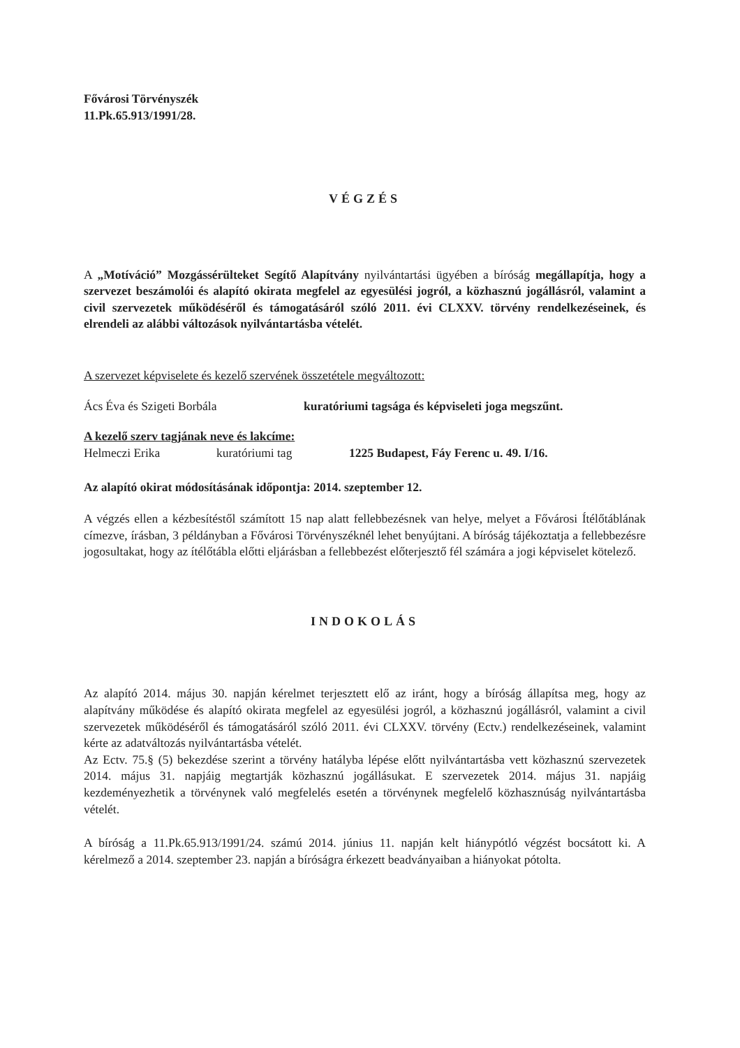Fővárosi Törvényszék
11.Pk.65.913/1991/28.
VÉGZÉS
A „Motíváció” Mozgássérülteket Segítő Alapítvány nyilvántartási ügyében a bíróság megállapítja, hogy a szervezet beszámolói és alapító okirata megfelel az egyesülési jogról, a közhasznú jogállásról, valamint a civil szervezetek működéséről és támogatásáról szóló 2011. évi CLXXV. törvény rendelkezéseinek, és elrendeli az alábbi változások nyilvántartásba vételét.
A szervezet képviselete és kezelő szervének összetétele megváltozott:
Ács Éva és Szigeti Borbála kuratóriumi tagsága és képviseleti joga megszűnt.
A kezelő szerv tagjának neve és lakcíme:
Helmeczi Erika kuratóriumi tag 1225 Budapest, Fáy Ferenc u. 49. I/16.
Az alapító okirat módosításának időpontja: 2014. szeptember 12.
A végzés ellen a kézbesítéstől számított 15 nap alatt fellebbezésnek van helye, melyet a Fővárosi Ítélőtáblának címezve, írásban, 3 példányban a Fővárosi Törvényszéknél lehet benyújtani. A bíróság tájékoztatja a fellebbezésre jogosultakat, hogy az ítélőtábla előtti eljárásban a fellebbezést előterjesztő fél számára a jogi képviselet kötelező.
INDOKOLÁS
Az alapító 2014. május 30. napján kérelmet terjesztett elő az iránt, hogy a bíróság állapítsa meg, hogy az alapítvány működése és alapító okirata megfelel az egyesülési jogról, a közhasznú jogállásról, valamint a civil szervezetek működéséről és támogatásáról szóló 2011. évi CLXXV. törvény (Ectv.) rendelkezéseinek, valamint kérte az adatváltozás nyilvántartásba vételét.
Az Ectv. 75.§ (5) bekezdése szerint a törvény hatályba lépése előtt nyilvántartásba vett közhasznú szervezetek 2014. május 31. napjáig megtartják közhasznú jogállásukat. E szervezetek 2014. május 31. napjáig kezdeményezhetik a törvénynek való megfelelés esetén a törvénynek megfelelő közhasznúság nyilvántartásba vételét.
A bíróság a 11.Pk.65.913/1991/24. számú 2014. június 11. napján kelt hiánypótló végzést bocsátott ki. A kérelmező a 2014. szeptember 23. napján a bíróságra érkezett beadványaiban a hiányokat pótolta.